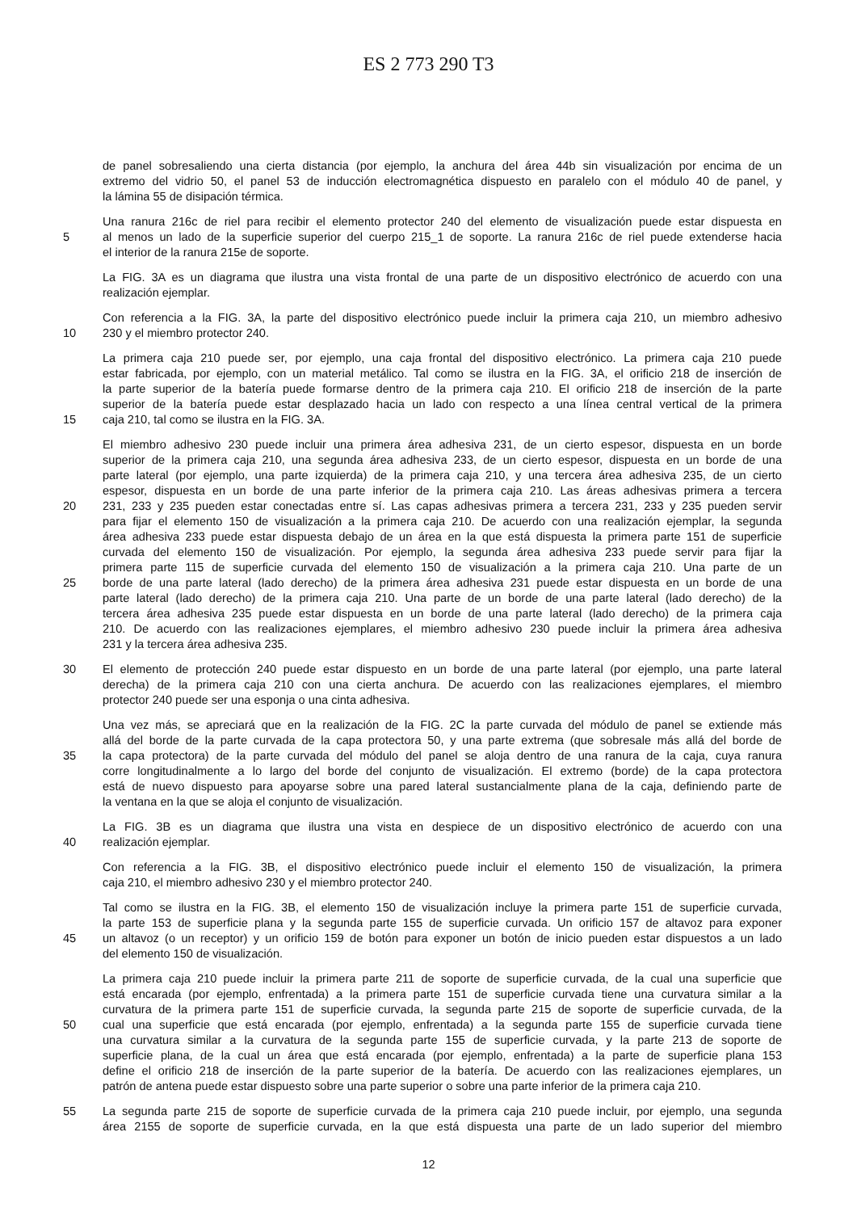ES 2 773 290 T3
de panel sobresaliendo una cierta distancia (por ejemplo, la anchura del área 44b sin visualización por encima de un
extremo del vidrio 50, el panel 53 de inducción electromagnética dispuesto en paralelo con el módulo 40 de panel, y
la lámina 55 de disipación térmica.
Una ranura 216c de riel para recibir el elemento protector 240 del elemento de visualización puede estar dispuesta en
5 al menos un lado de la superficie superior del cuerpo 215_1 de soporte. La ranura 216c de riel puede extenderse hacia
el interior de la ranura 215e de soporte.
La FIG. 3A es un diagrama que ilustra una vista frontal de una parte de un dispositivo electrónico de acuerdo con una
realización ejemplar.
Con referencia a la FIG. 3A, la parte del dispositivo electrónico puede incluir la primera caja 210, un miembro adhesivo
10 230 y el miembro protector 240.
La primera caja 210 puede ser, por ejemplo, una caja frontal del dispositivo electrónico. La primera caja 210 puede
estar fabricada, por ejemplo, con un material metálico. Tal como se ilustra en la FIG. 3A, el orificio 218 de inserción de
la parte superior de la batería puede formarse dentro de la primera caja 210. El orificio 218 de inserción de la parte
superior de la batería puede estar desplazado hacia un lado con respecto a una línea central vertical de la primera
15 caja 210, tal como se ilustra en la FIG. 3A.
El miembro adhesivo 230 puede incluir una primera área adhesiva 231, de un cierto espesor, dispuesta en un borde
superior de la primera caja 210, una segunda área adhesiva 233, de un cierto espesor, dispuesta en un borde de una
parte lateral (por ejemplo, una parte izquierda) de la primera caja 210, y una tercera área adhesiva 235, de un cierto
espesor, dispuesta en un borde de una parte inferior de la primera caja 210. Las áreas adhesivas primera a tercera
20 231, 233 y 235 pueden estar conectadas entre sí. Las capas adhesivas primera a tercera 231, 233 y 235 pueden servir
para fijar el elemento 150 de visualización a la primera caja 210. De acuerdo con una realización ejemplar, la segunda
área adhesiva 233 puede estar dispuesta debajo de un área en la que está dispuesta la primera parte 151 de superficie
curvada del elemento 150 de visualización. Por ejemplo, la segunda área adhesiva 233 puede servir para fijar la
primera parte 115 de superficie curvada del elemento 150 de visualización a la primera caja 210. Una parte de un
25 borde de una parte lateral (lado derecho) de la primera área adhesiva 231 puede estar dispuesta en un borde de una
parte lateral (lado derecho) de la primera caja 210. Una parte de un borde de una parte lateral (lado derecho) de la
tercera área adhesiva 235 puede estar dispuesta en un borde de una parte lateral (lado derecho) de la primera caja
210. De acuerdo con las realizaciones ejemplares, el miembro adhesivo 230 puede incluir la primera área adhesiva
231 y la tercera área adhesiva 235.
30 El elemento de protección 240 puede estar dispuesto en un borde de una parte lateral (por ejemplo, una parte lateral
derecha) de la primera caja 210 con una cierta anchura. De acuerdo con las realizaciones ejemplares, el miembro
protector 240 puede ser una esponja o una cinta adhesiva.
Una vez más, se apreciará que en la realización de la FIG. 2C la parte curvada del módulo de panel se extiende más
allá del borde de la parte curvada de la capa protectora 50, y una parte extrema (que sobresale más allá del borde de
35 la capa protectora) de la parte curvada del módulo del panel se aloja dentro de una ranura de la caja, cuya ranura
corre longitudinalmente a lo largo del borde del conjunto de visualización. El extremo (borde) de la capa protectora
está de nuevo dispuesto para apoyarse sobre una pared lateral sustancialmente plana de la caja, definiendo parte de
la ventana en la que se aloja el conjunto de visualización.
La FIG. 3B es un diagrama que ilustra una vista en despiece de un dispositivo electrónico de acuerdo con una
40 realización ejemplar.
Con referencia a la FIG. 3B, el dispositivo electrónico puede incluir el elemento 150 de visualización, la primera
caja 210, el miembro adhesivo 230 y el miembro protector 240.
Tal como se ilustra en la FIG. 3B, el elemento 150 de visualización incluye la primera parte 151 de superficie curvada,
la parte 153 de superficie plana y la segunda parte 155 de superficie curvada. Un orificio 157 de altavoz para exponer
45 un altavoz (o un receptor) y un orificio 159 de botón para exponer un botón de inicio pueden estar dispuestos a un lado
del elemento 150 de visualización.
La primera caja 210 puede incluir la primera parte 211 de soporte de superficie curvada, de la cual una superficie que
está encarada (por ejemplo, enfrentada) a la primera parte 151 de superficie curvada tiene una curvatura similar a la
curvatura de la primera parte 151 de superficie curvada, la segunda parte 215 de soporte de superficie curvada, de la
50 cual una superficie que está encarada (por ejemplo, enfrentada) a la segunda parte 155 de superficie curvada tiene
una curvatura similar a la curvatura de la segunda parte 155 de superficie curvada, y la parte 213 de soporte de
superficie plana, de la cual un área que está encarada (por ejemplo, enfrentada) a la parte de superficie plana 153
define el orificio 218 de inserción de la parte superior de la batería. De acuerdo con las realizaciones ejemplares, un
patrón de antena puede estar dispuesto sobre una parte superior o sobre una parte inferior de la primera caja 210.
55 La segunda parte 215 de soporte de superficie curvada de la primera caja 210 puede incluir, por ejemplo, una segunda
área 2155 de soporte de superficie curvada, en la que está dispuesta una parte de un lado superior del miembro
12